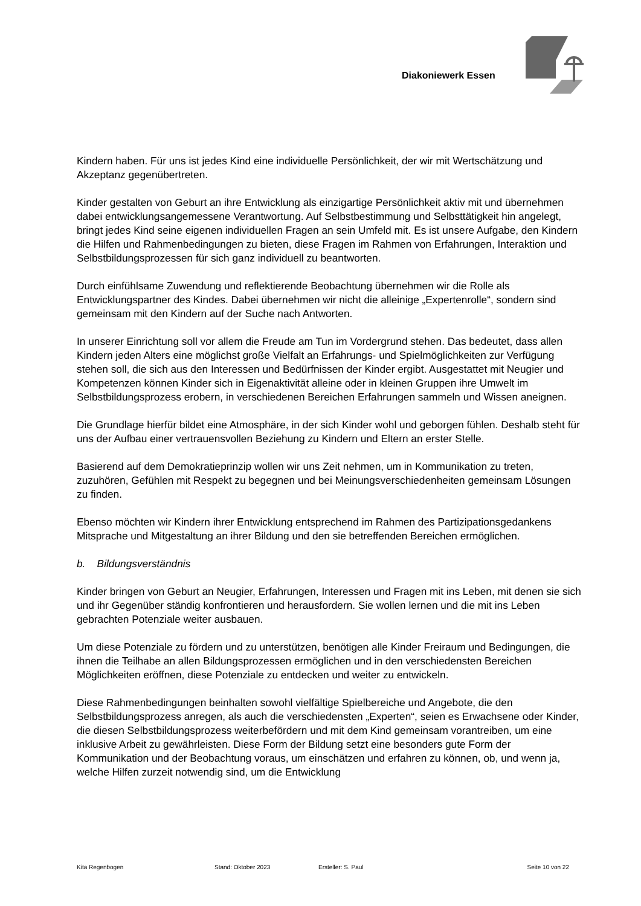Diakoniewerk Essen
Kindern haben. Für uns ist jedes Kind eine individuelle Persönlichkeit, der wir mit Wertschätzung und Akzeptanz gegenübertreten.
Kinder gestalten von Geburt an ihre Entwicklung als einzigartige Persönlichkeit aktiv mit und übernehmen dabei entwicklungsangemessene Verantwortung. Auf Selbstbestimmung und Selbsttätigkeit hin angelegt, bringt jedes Kind seine eigenen individuellen Fragen an sein Umfeld mit. Es ist unsere Aufgabe, den Kindern die Hilfen und Rahmenbedingungen zu bieten, diese Fragen im Rahmen von Erfahrungen, Interaktion und Selbstbildungsprozessen für sich ganz individuell zu beantworten.
Durch einfühlsame Zuwendung und reflektierende Beobachtung übernehmen wir die Rolle als Entwicklungspartner des Kindes. Dabei übernehmen wir nicht die alleinige „Expertenrolle“, sondern sind gemeinsam mit den Kindern auf der Suche nach Antworten.
In unserer Einrichtung soll vor allem die Freude am Tun im Vordergrund stehen. Das bedeutet, dass allen Kindern jeden Alters eine möglichst große Vielfalt an Erfahrungs- und Spielmöglichkeiten zur Verfügung stehen soll, die sich aus den Interessen und Bedürfnissen der Kinder ergibt. Ausgestattet mit Neugier und Kompetenzen können Kinder sich in Eigenaktivität alleine oder in kleinen Gruppen ihre Umwelt im Selbstbildungsprozess erobern, in verschiedenen Bereichen Erfahrungen sammeln und Wissen aneignen.
Die Grundlage hierfür bildet eine Atmosphäre, in der sich Kinder wohl und geborgen fühlen. Deshalb steht für uns der Aufbau einer vertrauensvollen Beziehung zu Kindern und Eltern an erster Stelle.
Basierend auf dem Demokratieprinzip wollen wir uns Zeit nehmen, um in Kommunikation zu treten, zuzuhören, Gefühlen mit Respekt zu begegnen und bei Meinungsverschiedenheiten gemeinsam Lösungen zu finden.
Ebenso möchten wir Kindern ihrer Entwicklung entsprechend im Rahmen des Partizipationsgedankens Mitsprache und Mitgestaltung an ihrer Bildung und den sie betreffenden Bereichen ermöglichen.
b. Bildungsverständnis
Kinder bringen von Geburt an Neugier, Erfahrungen, Interessen und Fragen mit ins Leben, mit denen sie sich und ihr Gegenüber ständig konfrontieren und herausfordern. Sie wollen lernen und die mit ins Leben gebrachten Potenziale weiter ausbauen.
Um diese Potenziale zu fördern und zu unterstützen, benötigen alle Kinder Freiraum und Bedingungen, die ihnen die Teilhabe an allen Bildungsprozessen ermöglichen und in den verschiedensten Bereichen Möglichkeiten eröffnen, diese Potenziale zu entdecken und weiter zu entwickeln.
Diese Rahmenbedingungen beinhalten sowohl vielfältige Spielbereiche und Angebote, die den Selbstbildungsprozess anregen, als auch die verschiedensten „Experten“, seien es Erwachsene oder Kinder, die diesen Selbstbildungsprozess weiterbefördern und mit dem Kind gemeinsam vorantreiben, um eine inklusive Arbeit zu gewährleisten. Diese Form der Bildung setzt eine besonders gute Form der Kommunikation und der Beobachtung voraus, um einschätzen und erfahren zu können, ob, und wenn ja, welche Hilfen zurzeit notwendig sind, um die Entwicklung
Kita Regenbogen Stand: Oktober 2023 Ersteller: S. Paul Seite 10 von 22